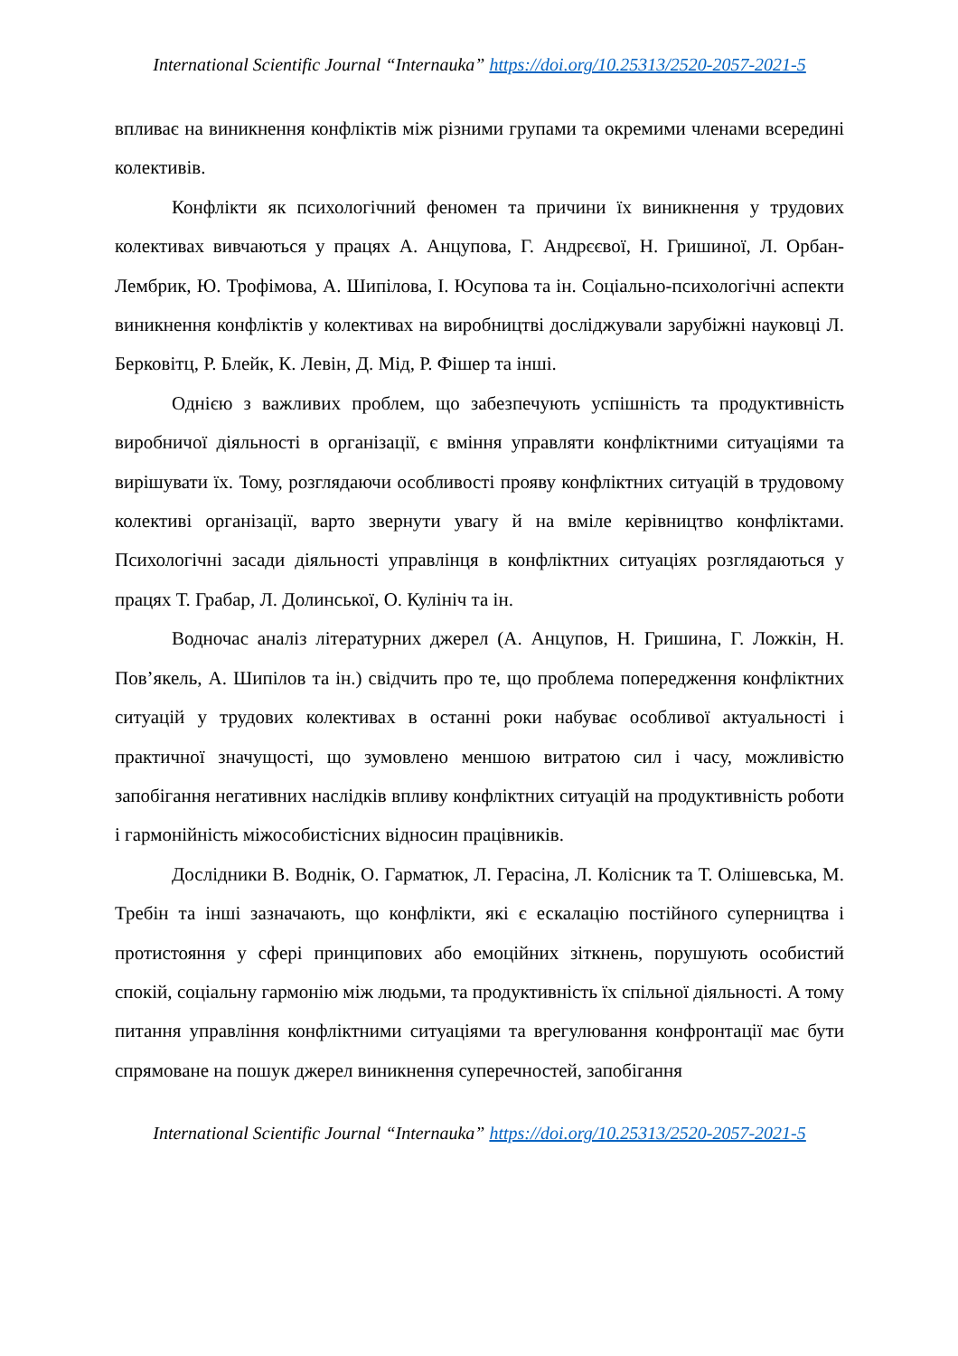International Scientific Journal “Internauka” https://doi.org/10.25313/2520-2057-2021-5
впливає на виникнення конфліктів між різними групами та окремими членами всередині колективів.
Конфлікти як психологічний феномен та причини їх виникнення у трудових колективах вивчаються у працях А. Анцупова, Г. Андрєєвої, Н. Гришиної, Л. Орбан-Лембрик, Ю. Трофімова, А. Шипілова, І. Юсупова та ін. Соціально-психологічні аспекти виникнення конфліктів у колективах на виробництві досліджували зарубіжні науковці Л. Берковітц, Р. Блейк, К. Левін, Д. Мід, Р. Фішер та інші.
Однією з важливих проблем, що забезпечують успішність та продуктивність виробничої діяльності в організації, є вміння управляти конфліктними ситуаціями та вирішувати їх. Тому, розглядаючи особливості прояву конфліктних ситуацій в трудовому колективі організації, варто звернути увагу й на вміле керівництво конфліктами. Психологічні засади діяльності управлінця в конфліктних ситуаціях розглядаються у працях Т. Грабар, Л. Долинської, О. Кулініч та ін.
Водночас аналіз літературних джерел (А. Анцупов, Н. Гришина, Г. Ложкін, Н. Пов’якель, А. Шипілов та ін.) свідчить про те, що проблема попередження конфліктних ситуацій у трудових колективах в останні роки набуває особливої актуальності і практичної значущості, що зумовлено меншою витратою сил і часу, можливістю запобігання негативних наслідків впливу конфліктних ситуацій на продуктивність роботи і гармонійність міжособистісних відносин працівників.
Дослідники В. Воднік, О. Гарматюк, Л. Герасіна, Л. Колісник та Т. Олішевська, М. Требін та інші зазначають, що конфлікти, які є ескалацію постійного суперництва і протистояння у сфері принципових або емоційних зіткнень, порушують особистий спокій, соціальну гармонію між людьми, та продуктивність їх спільної діяльності. А тому питання управління конфліктними ситуаціями та врегулювання конфронтації має бути спрямоване на пошук джерел виникнення суперечностей, запобігання
International Scientific Journal “Internauka” https://doi.org/10.25313/2520-2057-2021-5